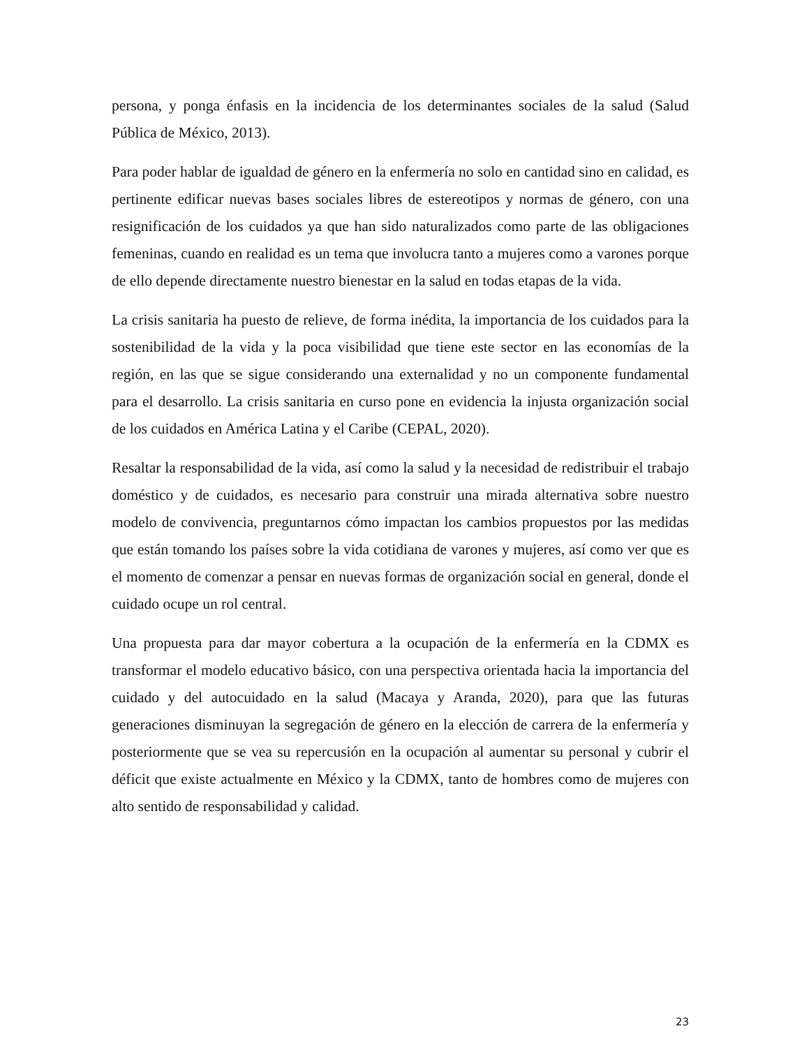persona, y ponga énfasis en la incidencia de los determinantes sociales de la salud (Salud Pública de México, 2013).
Para poder hablar de igualdad de género en la enfermería no solo en cantidad sino en calidad, es pertinente edificar nuevas bases sociales libres de estereotipos y normas de género, con una resignificación de los cuidados ya que han sido naturalizados como parte de las obligaciones femeninas, cuando en realidad es un tema que involucra tanto a mujeres como a varones porque de ello depende directamente nuestro bienestar en la salud en todas etapas de la vida.
La crisis sanitaria ha puesto de relieve, de forma inédita, la importancia de los cuidados para la sostenibilidad de la vida y la poca visibilidad que tiene este sector en las economías de la región, en las que se sigue considerando una externalidad y no un componente fundamental para el desarrollo. La crisis sanitaria en curso pone en evidencia la injusta organización social de los cuidados en América Latina y el Caribe (CEPAL, 2020).
Resaltar la responsabilidad de la vida, así como la salud y la necesidad de redistribuir el trabajo doméstico y de cuidados, es necesario para construir una mirada alternativa sobre nuestro modelo de convivencia, preguntarnos cómo impactan los cambios propuestos por las medidas que están tomando los países sobre la vida cotidiana de varones y mujeres, así como ver que es el momento de comenzar a pensar en nuevas formas de organización social en general, donde el cuidado ocupe un rol central.
Una propuesta para dar mayor cobertura a la ocupación de la enfermería en la CDMX es transformar el modelo educativo básico, con una perspectiva orientada hacia la importancia del cuidado y del autocuidado en la salud (Macaya y Aranda, 2020), para que las futuras generaciones disminuyan la segregación de género en la elección de carrera de la enfermería y posteriormente que se vea su repercusión en la ocupación al aumentar su personal y cubrir el déficit que existe actualmente en México y la CDMX, tanto de hombres como de mujeres con alto sentido de responsabilidad y calidad.
23